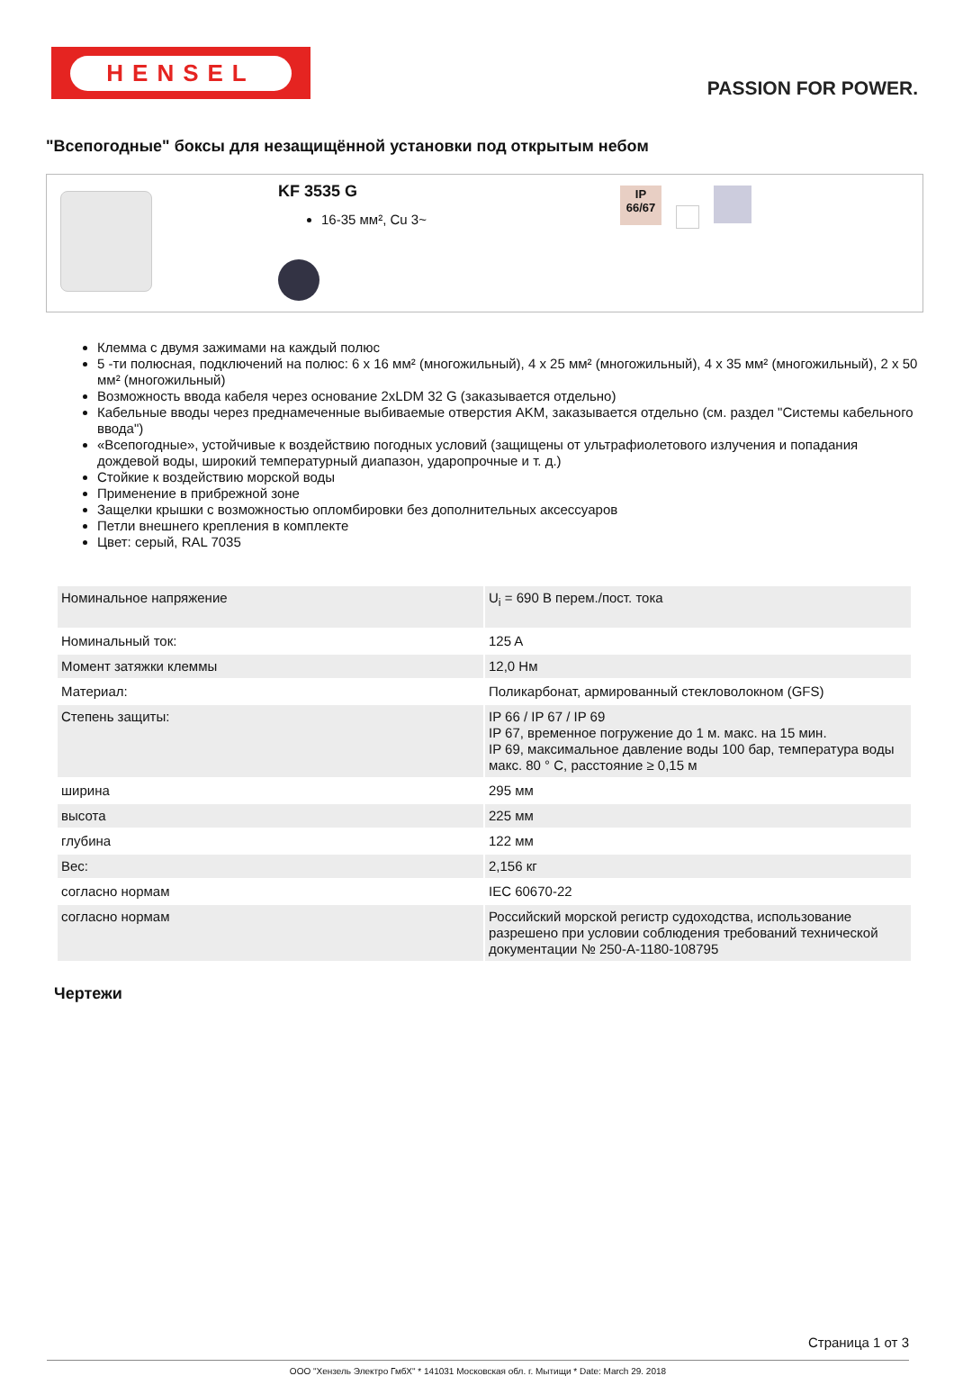HENSEL
PASSION FOR POWER.
"Всепогодные" боксы для незащищённой установки под открытым небом
KF 3535 G
16-35 мм², Cu 3~
IP
66/67
Клемма с двумя зажимами на каждый полюс
5 -ти полюсная, подключений на полюс: 6 x 16 мм² (многожильный), 4 x 25 мм² (многожильный), 4 x 35 мм² (многожильный), 2 x 50 мм² (многожильный)
Возможность ввода кабеля через основание 2xLDM 32 G (заказывается отдельно)
Кабельные вводы через преднамеченные выбиваемые отверстия AKM, заказывается отдельно (см. раздел "Системы кабельного ввода")
«Всепогодные», устойчивые к воздействию погодных условий (защищены от ультрафиолетового излучения и попадания дождевой воды, широкий температурный диапазон, ударопрочные и т. д.)
Стойкие к воздействию морской воды
Применение в прибрежной зоне
Защелки крышки с возможностью опломбировки без дополнительных аксессуаров
Петли внешнего крепления в комплекте
Цвет: серый, RAL 7035
| Номинальное напряжение | U<sub>i</sub> = 690 В перем./пост. тока |
| Номинальный ток: | 125 A |
| Момент затяжки клеммы | 12,0 Нм |
| Материал: | Поликарбонат, армированный стекловолокном (GFS) |
| Степень защиты: | IP 66 / IP 67 / IP 69 IP 67, временное погружение до 1 м. макс. на 15 мин. IP 69, максимальное давление воды 100 бар, температура воды макс. 80 ° C, расстояние ≥ 0,15 м |
| ширина | 295 мм |
| высота | 225 мм |
| глубина | 122 мм |
| Вес: | 2,156 кг |
| согласно нормам | IEC 60670-22 |
| согласно нормам | Российский морской регистр судоходства, использование разрешено при условии соблюдения требований технической документации № 250-A-1180-108795 |
Чертежи
Страница 1 от 3
ООО "Хензель Электро ГмбХ" * 141031 Московская обл. г. Мытищи * Date: March 29. 2018